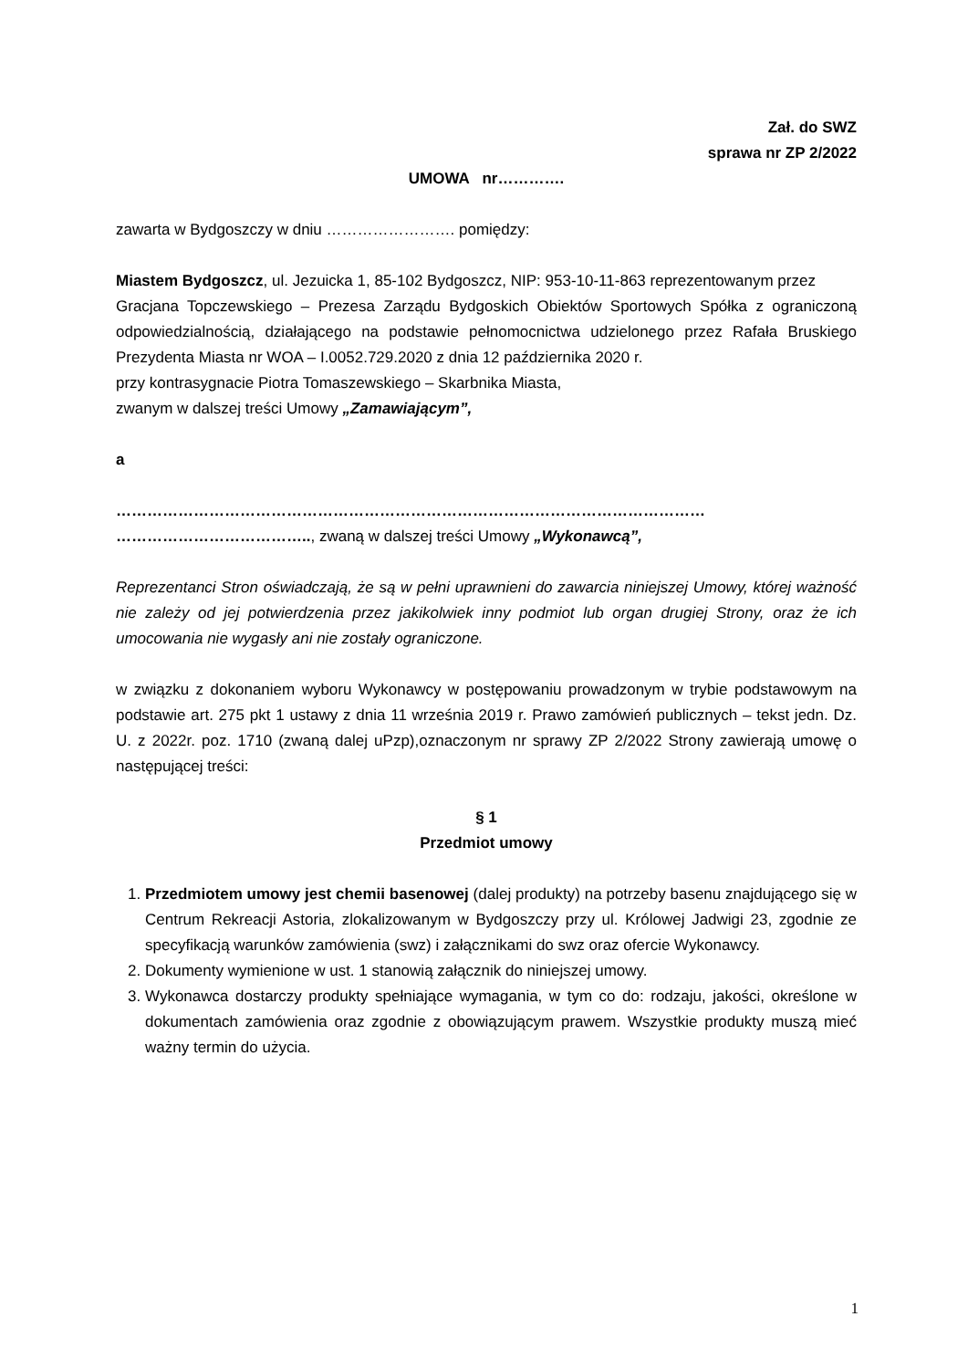Zał. do SWZ
sprawa nr ZP 2/2022
UMOWA nr………….
zawarta w Bydgoszczy w dniu ……………………. pomiędzy:
Miastem Bydgoszcz, ul. Jezuicka 1, 85-102 Bydgoszcz, NIP: 953-10-11-863 reprezentowanym przez
Gracjana Topczewskiego – Prezesa Zarządu Bydgoskich Obiektów Sportowych Spółka z ograniczoną odpowiedzialnością, działającego na podstawie pełnomocnictwa udzielonego przez Rafała Bruskiego Prezydenta Miasta nr WOA – I.0052.729.2020 z dnia 12 października 2020 r.
przy kontrasygnacie Piotra Tomaszewskiego – Skarbnika Miasta,
zwanym w dalszej treści Umowy „Zamawiającym”,
a
……………………………………………………………………………………………………
……………………………….., zwaną w dalszej treści Umowy „Wykonawcą”,
Reprezentanci Stron oświadczają, że są w pełni uprawnieni do zawarcia niniejszej Umowy, której ważność nie zależy od jej potwierdzenia przez jakikolwiek inny podmiot lub organ drugiej Strony, oraz że ich umocowania nie wygasły ani nie zostały ograniczone.
w związku z dokonaniem wyboru Wykonawcy w postępowaniu prowadzonym w trybie podstawowym na podstawie art. 275 pkt 1 ustawy z dnia 11 września 2019 r. Prawo zamówień publicznych – tekst jedn. Dz. U. z 2022r. poz. 1710 (zwaną dalej uPzp),oznaczonym nr sprawy ZP 2/2022 Strony zawierają umowę o następującej treści:
§ 1
Przedmiot umowy
1. Przedmiotem umowy jest chemii basenowej (dalej produkty) na potrzeby basenu znajdującego się w Centrum Rekreacji Astoria, zlokalizowanym w Bydgoszczy przy ul. Królowej Jadwigi 23, zgodnie ze specyfikacją warunków zamówienia (swz) i załącznikami do swz oraz ofercie Wykonawcy.
2. Dokumenty wymienione w ust. 1 stanowią załącznik do niniejszej umowy.
3. Wykonawca dostarczy produkty spełniające wymagania, w tym co do: rodzaju, jakości, określone w dokumentach zamówienia oraz zgodnie z obowiązującym prawem. Wszystkie produkty muszą mieć ważny termin do użycia.
1